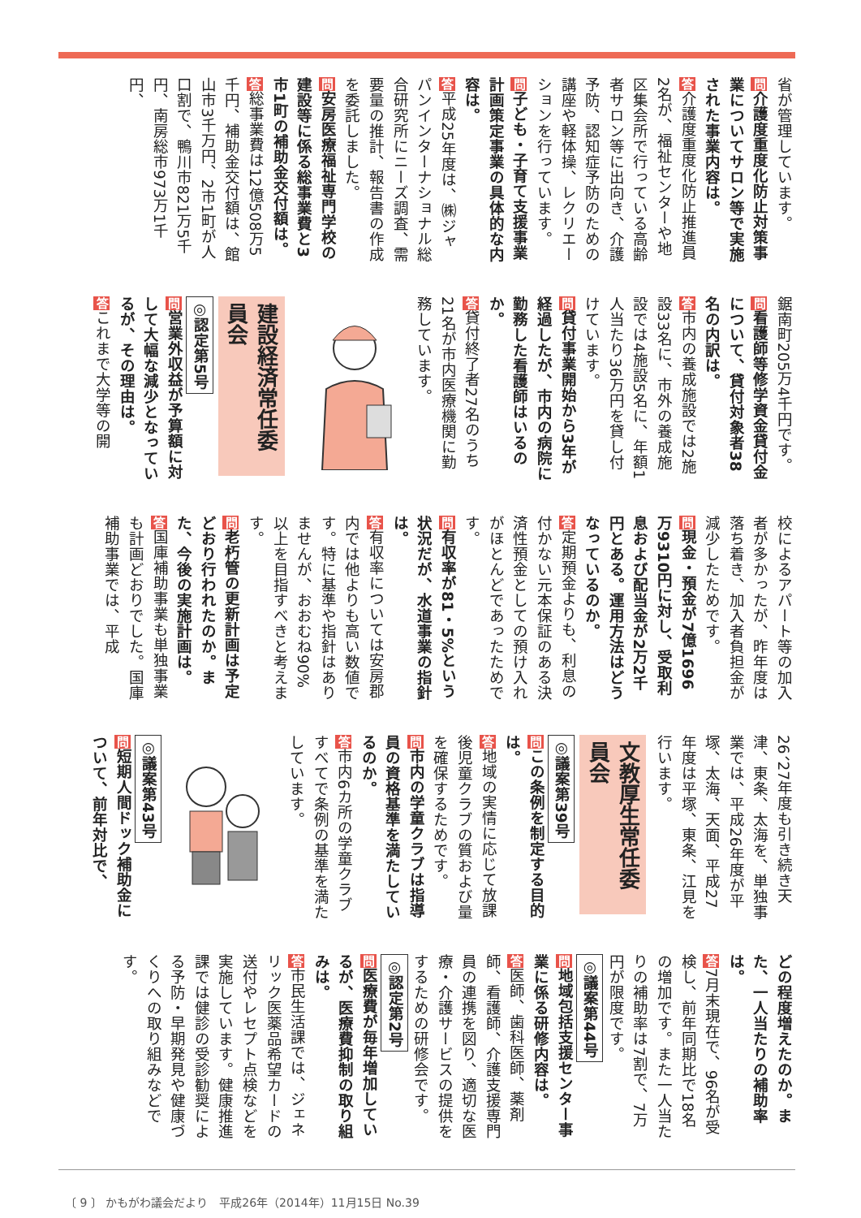省が管理しています。
問介護度重度化防止対策事業についてサロン等で実施された事業内容は。
答介護度重度化防止推進員2名が、福祉センターや地区集会所で行っている高齢者サロン等に出向き、介護予防、認知症予防のための講座や軽体操、レクリエーションを行っています。
問子ども・子育て支援事業計画策定事業の具体的な内容は。
答平成25年度は、㈱ジャパンインターナショナル総合研究所にニーズ調査、需要量の推計、報告書の作成を委託しました。
問安房医療福祉専門学校の建設等に係る総事業費と3市1町の補助金交付額は。
答総事業費は12億508万5千円、補助金交付額は、館山市3千万円、2市1町が人口割で、鴨川市821万5千円、南房総市973万1千円、
鋸南町205万4千円です。
問看護師等修学資金貸付金について、貸付対象者38名の内訳は。
答市内の養成施設では2施設33名に、市外の養成施設では4施設5名に、年額1人当たり36万円を貸し付けています。
問貸付事業開始から3年が経過したが、市内の病院に勤務した看護師はいるのか。
答貸付終了者27名のうち21名が市内医療機関に勤務しています。
建設経済常任委員会
◎認定第5号
問営業外収益が予算額に対して大幅な減少となっているが、その理由は。
答これまで大学等の開
校によるアパート等の加入者が多かったが、昨年度は落ち着き、加入者負担金が減少したためです。
問現金・預金が7億1696万9310円に対し、受取利息および配当金が2万2千円とある。運用方法はどうなっているのか。
答定期預金よりも、利息の付かない元本保証のある決済性預金としての預け入れがほとんどであったためです。
問有収率が81・5%という状況だが、水道事業の指針は。
答有収率については安房郡内では他よりも高い数値です。特に基準や指針はありませんが、おおむね90%以上を目指すべきと考えます。
問老朽管の更新計画は予定どおり行われたのか。また、今後の実施計画は。
答国庫補助事業も単独事業も計画どおりでした。国庫補助事業では、平成
26、27年度も引き続き天津、東条、太海を、単独事業では、平成26年度が平塚、太海、天面、平成27年度は平塚、東条、江見を行います。
文教厚生常任委員会
◎議案第39号
問この条例を制定する目的は。
答地域の実情に応じて放課後児童クラブの質および量を確保するためです。
問市内の学童クラブは指導員の資格基準を満たしているのか。
答市内6カ所の学童クラブすべてで条例の基準を満たしています。
◎議案第43号
問短期人間ドック補助金について、前年対比で、
どの程度増えたのか。また、一人当たりの補助率は。
答7月末現在で、96名が受検し、前年同期比で18名の増加です。また一人当たりの補助率は7割で、7万円が限度です。
◎議案第44号
問地域包括支援センター事業に係る研修内容は。
答医師、歯科医師、薬剤師、看護師、介護支援専門員の連携を図り、適切な医療・介護サービスの提供をするための研修会です。
◎認定第2号
問医療費が毎年増加しているが、医療費抑制の取り組みは。
答市民生活課では、ジェネリック医薬品希望カードの送付やレセプト点検などを実施しています。健康推進課では健診の受診勧奨による予防・早期発見や健康づくりへの取り組みなどです。
〔 9 〕 かもがわ議会だより　平成26年（2014年）11月15日 No.39